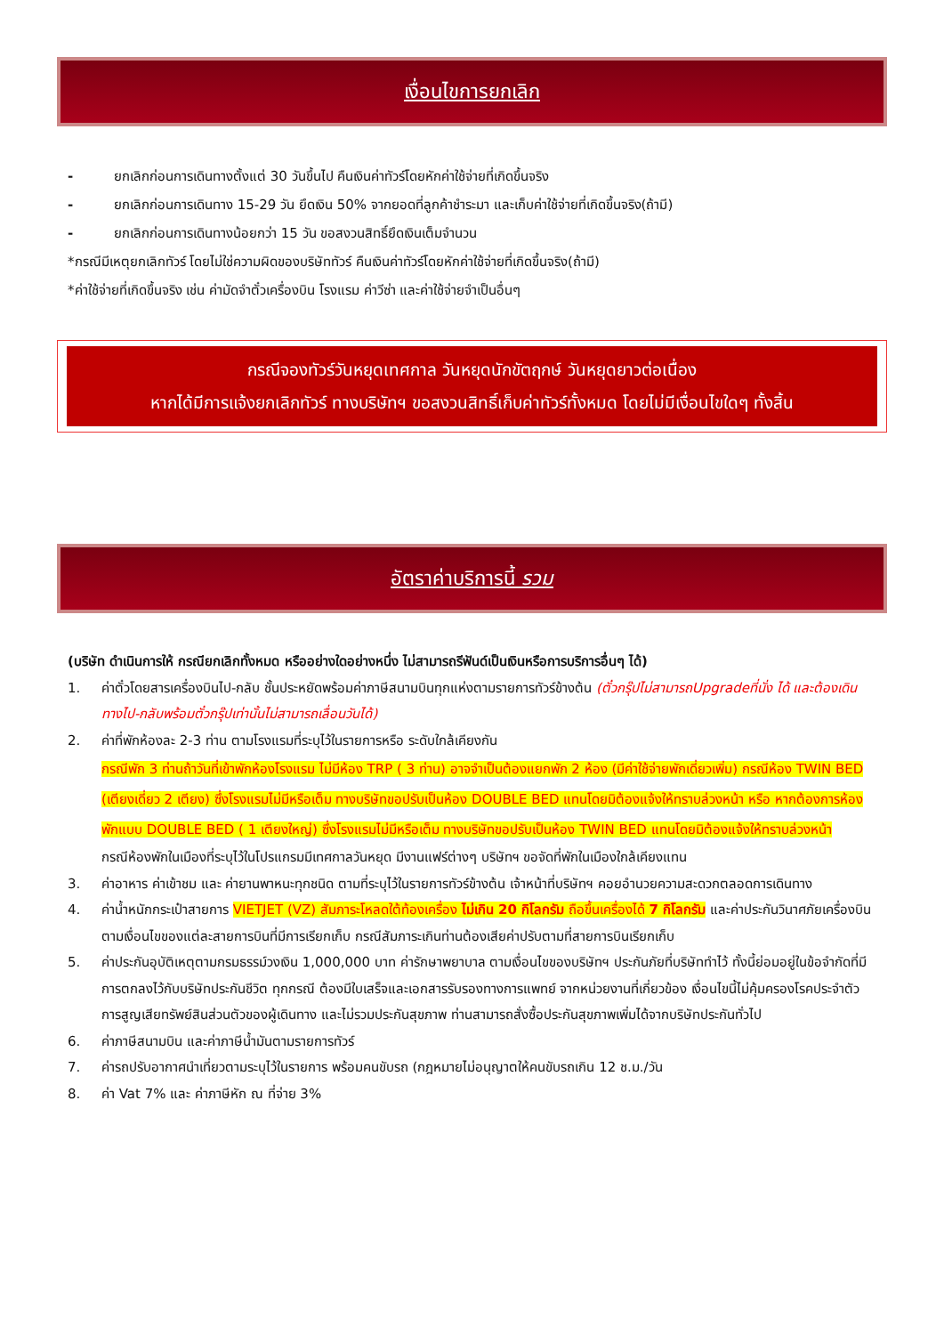เงื่อนไขการยกเลิก
- ยกเลิกก่อนการเดินทางตั้งแต่ 30 วันขึ้นไป คืนเงินค่าทัวร์โดยหักค่าใช้จ่ายที่เกิดขึ้นจริง
- ยกเลิกก่อนการเดินทาง 15-29 วัน ยึดเงิน 50% จากยอดที่ลูกค้าชำระมา และเก็บค่าใช้จ่ายที่เกิดขึ้นจริง(ถ้ามี)
- ยกเลิกก่อนการเดินทางน้อยกว่า 15 วัน ขอสงวนสิทธิ์ยึดเงินเต็มจำนวน
*กรณีมีเหตุยกเลิกทัวร์ โดยไม่ใช่ความผิดของบริษัททัวร์ คืนเงินค่าทัวร์โดยหักค่าใช้จ่ายที่เกิดขึ้นจริง(ถ้ามี)
*ค่าใช้จ่ายที่เกิดขึ้นจริง เช่น ค่ามัดจำตั๋วเครื่องบิน โรงแรม ค่าวีซ่า และค่าใช้จ่ายจำเป็นอื่นๆ
กรณีจองทัวร์วันหยุดเทศกาล วันหยุดนักขัตฤกษ์ วันหยุดยาวต่อเนื่อง
หากได้มีการแจ้งยกเลิกทัวร์ ทางบริษัทฯ ขอสงวนสิทธิ์เก็บค่าทัวร์ทั้งหมด โดยไม่มีเงื่อนไขใดๆ ทั้งสิ้น
อัตราค่าบริการนี้ รวม
(บริษัท ดำเนินการให้ กรณียกเลิกทั้งหมด หรืออย่างใดอย่างหนึ่ง ไม่สามารถรีฟันด์เป็นเงินหรือการบริการอื่นๆ ได้)
1. ค่าตั๋วโดยสารเครื่องบินไป-กลับ ชั้นประหยัดพร้อมค่าภาษีสนามบินทุกแห่งตามรายการทัวร์ข้างต้น (ตั๋วกรุ๊ปไม่สามารถUpgradeที่นั่ง ได้ และต้องเดินทางไป-กลับพร้อมตั๋วกรุ๊ปเท่านั้นไม่สามารถเลื่อนวันได้)
2. ค่าที่พักห้องละ 2-3 ท่าน ตามโรงแรมที่ระบุไว้ในรายการหรือ ระดับใกล้เคียงกัน
กรณีพัก 3 ท่านถ้าวันที่เข้าพักห้องโรงแรม ไม่มีห้อง TRP ( 3 ท่าน) อาจจำเป็นต้องแยกพัก 2 ห้อง (มีค่าใช้จ่ายพักเดี่ยวเพิ่ม) กรณีห้อง TWIN BED (เตียงเดี่ยว 2 เตียง) ซึ่งโรงแรมไม่มีหรือเต็ม ทางบริษัทขอปรับเป็นห้อง DOUBLE BED แทนโดยมิต้องแจ้งให้ทราบล่วงหน้า หรือ หากต้องการห้องพักแบบ DOUBLE BED ( 1 เตียงใหญ่) ซึ่งโรงแรมไม่มีหรือเต็ม ทางบริษัทขอปรับเป็นห้อง TWIN BED แทนโดยมิต้องแจ้งให้ทราบล่วงหน้า
กรณีห้องพักในเมืองที่ระบุไว้ในโปรแกรมมีเทศกาลวันหยุด มีงานแฟร์ต่างๆ บริษัทฯ ขอจัดที่พักในเมืองใกล้เคียงแทน
3. ค่าอาหาร ค่าเข้าชม และ ค่ายานพาหนะทุกชนิด ตามที่ระบุไว้ในรายการทัวร์ข้างต้น เจ้าหน้าที่บริษัทฯ คอยอำนวยความสะดวกตลอดการเดินทาง
4. ค่าน้ำหนักกระเป๋าสายการ VIETJET (VZ) สัมภาระโหลดใต้ท้องเครื่อง ไม่เกิน 20 กิโลกรัม ถือขึ้นเครื่องได้ 7 กิโลกรัม และค่าประกันวินาศภัยเครื่องบินตามเงื่อนไขของแต่ละสายการบินที่มีการเรียกเก็บ กรณีสัมภาระเกินท่านต้องเสียค่าปรับตามที่สายการบินเรียกเก็บ
5. ค่าประกันอุบัติเหตุตามกรมธรรม์วงเงิน 1,000,000 บาท ค่ารักษาพยาบาล ตามเงื่อนไขของบริษัทฯ ประกันภัยที่บริษัททำไว้ ทั้งนี้ย่อมอยู่ในข้อจำกัดที่มีการตกลงไว้กับบริษัทประกันชีวิต ทุกกรณี ต้องมีใบเสร็จและเอกสารรับรองทางการแพทย์ จากหน่วยงานที่เกี่ยวข้อง เงื่อนไขนี้ไม่คุ้มครองโรคประจำตัว การสูญเสียทรัพย์สินส่วนตัวของผู้เดินทาง และไม่รวมประกันสุขภาพ ท่านสามารถสั่งซื้อประกันสุขภาพเพิ่มได้จากบริษัทประกันทั่วไป
6. ค่าภาษีสนามบิน และค่าภาษีน้ำมันตามรายการทัวร์
7. ค่ารถปรับอากาศนำเที่ยวตามระบุไว้ในรายการ พร้อมคนขับรถ (กฎหมายไม่อนุญาตให้คนขับรถเกิน 12 ช.ม./วัน
8. ค่า Vat 7% และ ค่าภาษีหัก ณ ที่จ่าย 3%